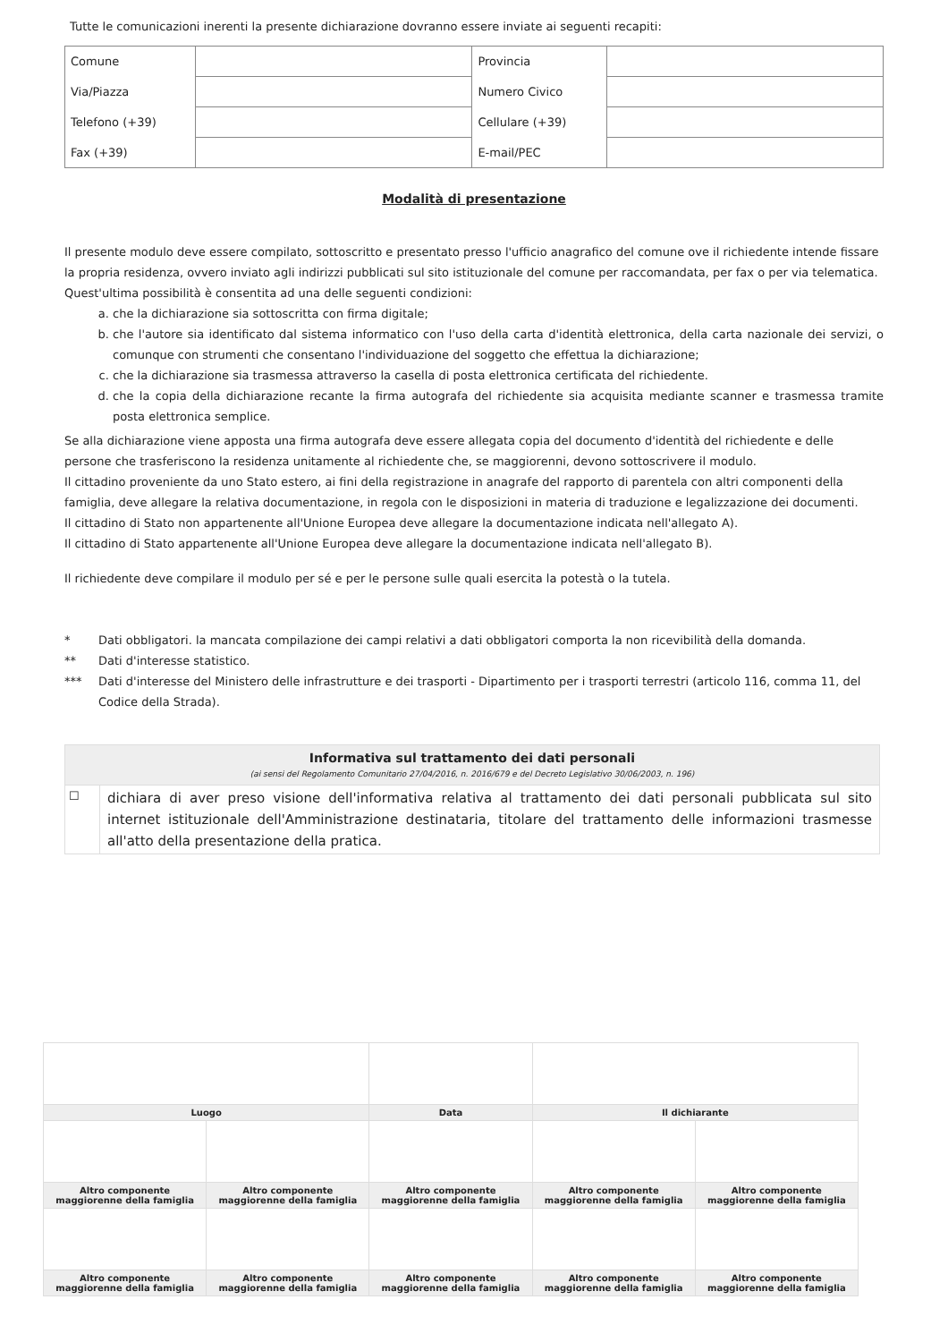Tutte le comunicazioni inerenti la presente dichiarazione dovranno essere inviate ai seguenti recapiti:
| Comune | | Provincia | |
| Via/Piazza | | Numero Civico | |
| Telefono (+39) | | Cellulare (+39) | |
| Fax (+39) | | E-mail/PEC | |
Modalità di presentazione
Il presente modulo deve essere compilato, sottoscritto e presentato presso l'ufficio anagrafico del comune ove il richiedente intende fissare la propria residenza, ovvero inviato agli indirizzi pubblicati sul sito istituzionale del comune per raccomandata, per fax o per via telematica.
Quest'ultima possibilità è consentita ad una delle seguenti condizioni:
a. che la dichiarazione sia sottoscritta con firma digitale;
b. che l'autore sia identificato dal sistema informatico con l'uso della carta d'identità elettronica, della carta nazionale dei servizi, o comunque con strumenti che consentano l'individuazione del soggetto che effettua la dichiarazione;
c. che la dichiarazione sia trasmessa attraverso la casella di posta elettronica certificata del richiedente.
d. che la copia della dichiarazione recante la firma autografa del richiedente sia acquisita mediante scanner e trasmessa tramite posta elettronica semplice.
Se alla dichiarazione viene apposta una firma autografa deve essere allegata copia del documento d'identità del richiedente e delle persone che trasferiscono la residenza unitamente al richiedente che, se maggiorenni, devono sottoscrivere il modulo.
Il cittadino proveniente da uno Stato estero, ai fini della registrazione in anagrafe del rapporto di parentela con altri componenti della famiglia, deve allegare la relativa documentazione, in regola con le disposizioni in materia di traduzione e legalizzazione dei documenti.
Il cittadino di Stato non appartenente all'Unione Europea deve allegare la documentazione indicata nell'allegato A).
Il cittadino di Stato appartenente all'Unione Europea deve allegare la documentazione indicata nell'allegato B).
Il richiedente deve compilare il modulo per sé e per le persone sulle quali esercita la potestà o la tutela.
| * | Dati obbligatori. la mancata compilazione dei campi relativi a dati obbligatori comporta la non ricevibilità della domanda. |
| ** | Dati d'interesse statistico. |
| *** | Dati d'interesse del Ministero delle infrastrutture e dei trasporti - Dipartimento per i trasporti terrestri (articolo 116, comma 11, del Codice della Strada). |
| Informativa sul trattamento dei dati personali (ai sensi del Regolamento Comunitario 27/04/2016, n. 2016/679 e del Decreto Legislativo 30/06/2003, n. 196) | |
| --- | --- |
| ☐ | dichiara di aver preso visione dell'informativa relativa al trattamento dei dati personali pubblicata sul sito internet istituzionale dell'Amministrazione destinataria, titolare del trattamento delle informazioni trasmesse all'atto della presentazione della pratica. |
| Luogo | | Data | Il dichiarante | |
| Altro componente maggiorenne della famiglia | Altro componente maggiorenne della famiglia | Altro componente maggiorenne della famiglia | Altro componente maggiorenne della famiglia | Altro componente maggiorenne della famiglia |
| Altro componente maggiorenne della famiglia | Altro componente maggiorenne della famiglia | Altro componente maggiorenne della famiglia | Altro componente maggiorenne della famiglia | Altro componente maggiorenne della famiglia |